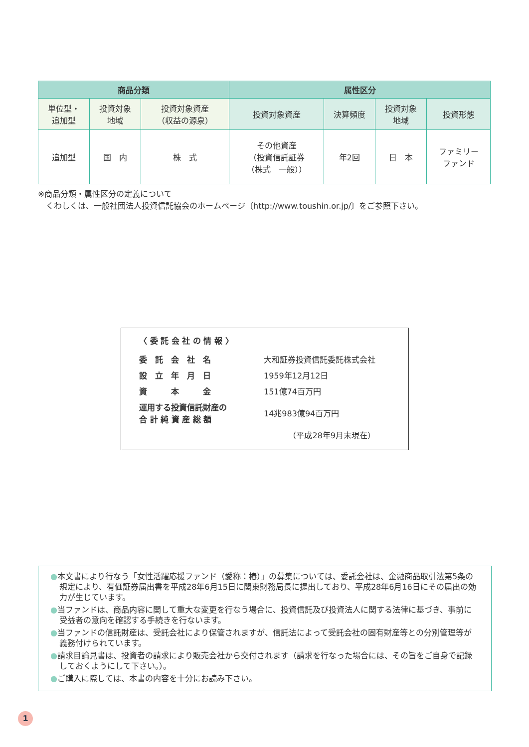| 商品分類 | | | 属性区分 | | | |
| --- | --- | --- | --- | --- | --- | --- |
| 単位型・ 追加型 | 投資対象 地域 | 投資対象資産 （収益の源泉） | 投資対象資産 | 決算頻度 | 投資対象 地域 | 投資形態 |
| 追加型 | 国 内 | 株 式 | その他資産 （投資信託証券 （株式 一般）） | 年2回 | 日 本 | ファミリー ファンド |
※商品分類・属性区分の定義について
　くわしくは、一般社団法人投資信託協会のホームページ〔http://www.toushin.or.jp/〕をご参照下さい。
〈 委 託 会 社 の 情 報 〉
| 委 託 会 社 名 | 大和証券投資信託委託株式会社 |
| 設 立 年 月 日 | 1959年12月12日 |
| 資 本 金 | 151億74百万円 |
| 運用する投資信託財産の 合 計 純 資 産 総 額 | 14兆983億94百万円 |
| | （平成28年9月末現在） |
●本文書により行なう「女性活躍応援ファンド（愛称：椿）」の募集については、委託会社は、金融商品取引法第5条の規定により、有価証券届出書を平成28年6月15日に関東財務局長に提出しており、平成28年6月16日にその届出の効力が生じています。
●当ファンドは、商品内容に関して重大な変更を行なう場合に、投資信託及び投資法人に関する法律に基づき、事前に受益者の意向を確認する手続きを行ないます。
●当ファンドの信託財産は、受託会社により保管されますが、信託法によって受託会社の固有財産等との分別管理等が義務付けられています。
●請求目論見書は、投資者の請求により販売会社から交付されます（請求を行なった場合には、その旨をご自身で記録しておくようにして下さい。）。
●ご購入に際しては、本書の内容を十分にお読み下さい。
1